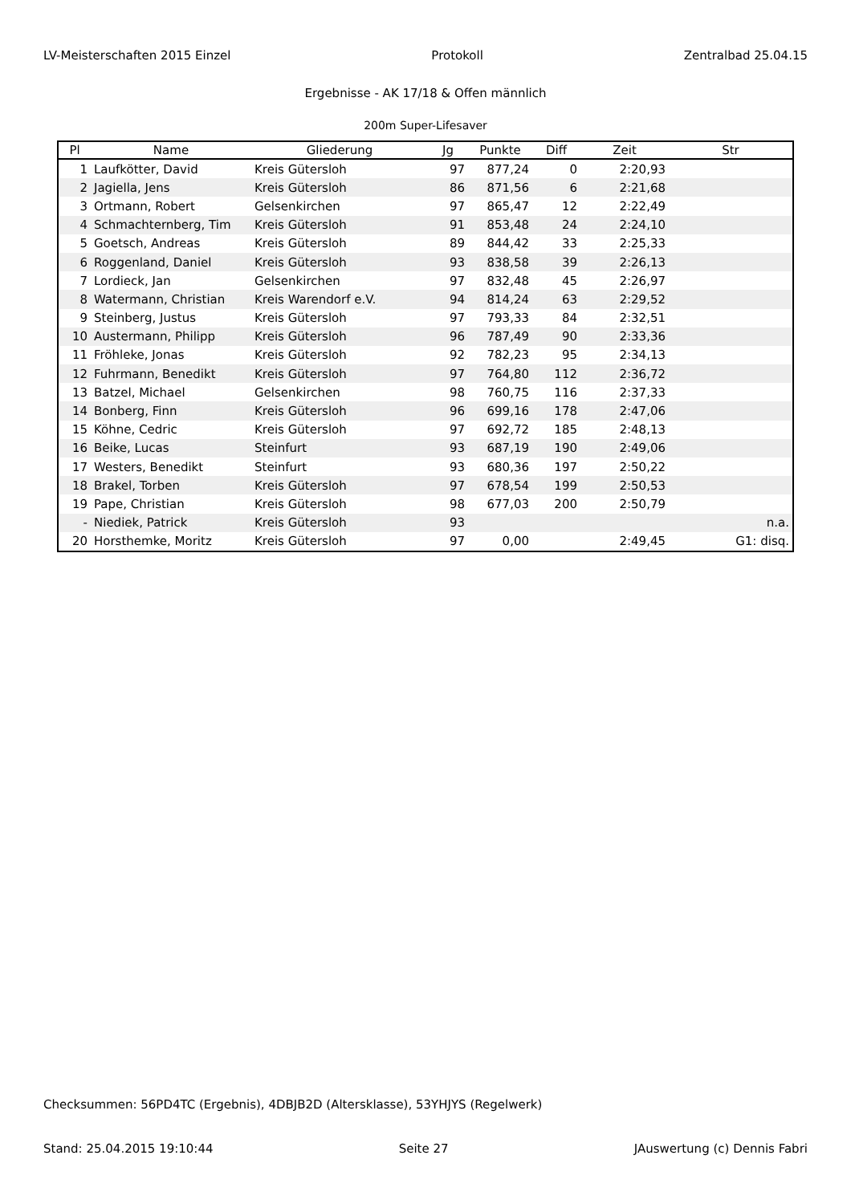LV-Meisterschaften 2015 Einzel Protokoll Zentralbad 25.04.15
Ergebnisse - AK 17/18 & Offen männlich
200m Super-Lifesaver
| Pl | Name | Gliederung | Jg | Punkte | Diff | Zeit | Str |
| --- | --- | --- | --- | --- | --- | --- | --- |
| 1 | Laufkötter, David | Kreis Gütersloh | 97 | 877,24 | 0 | 2:20,93 | |
| 2 | Jagiella, Jens | Kreis Gütersloh | 86 | 871,56 | 6 | 2:21,68 | |
| 3 | Ortmann, Robert | Gelsenkirchen | 97 | 865,47 | 12 | 2:22,49 | |
| 4 | Schmachternberg, Tim | Kreis Gütersloh | 91 | 853,48 | 24 | 2:24,10 | |
| 5 | Goetsch, Andreas | Kreis Gütersloh | 89 | 844,42 | 33 | 2:25,33 | |
| 6 | Roggenland, Daniel | Kreis Gütersloh | 93 | 838,58 | 39 | 2:26,13 | |
| 7 | Lordieck, Jan | Gelsenkirchen | 97 | 832,48 | 45 | 2:26,97 | |
| 8 | Watermann, Christian | Kreis Warendorf e.V. | 94 | 814,24 | 63 | 2:29,52 | |
| 9 | Steinberg, Justus | Kreis Gütersloh | 97 | 793,33 | 84 | 2:32,51 | |
| 10 | Austermann, Philipp | Kreis Gütersloh | 96 | 787,49 | 90 | 2:33,36 | |
| 11 | Fröhleke, Jonas | Kreis Gütersloh | 92 | 782,23 | 95 | 2:34,13 | |
| 12 | Fuhrmann, Benedikt | Kreis Gütersloh | 97 | 764,80 | 112 | 2:36,72 | |
| 13 | Batzel, Michael | Gelsenkirchen | 98 | 760,75 | 116 | 2:37,33 | |
| 14 | Bonberg, Finn | Kreis Gütersloh | 96 | 699,16 | 178 | 2:47,06 | |
| 15 | Köhne, Cedric | Kreis Gütersloh | 97 | 692,72 | 185 | 2:48,13 | |
| 16 | Beike, Lucas | Steinfurt | 93 | 687,19 | 190 | 2:49,06 | |
| 17 | Westers, Benedikt | Steinfurt | 93 | 680,36 | 197 | 2:50,22 | |
| 18 | Brakel, Torben | Kreis Gütersloh | 97 | 678,54 | 199 | 2:50,53 | |
| 19 | Pape, Christian | Kreis Gütersloh | 98 | 677,03 | 200 | 2:50,79 | |
| - | Niediek, Patrick | Kreis Gütersloh | 93 | | | | n.a. |
| 20 | Horsthemke, Moritz | Kreis Gütersloh | 97 | 0,00 | | 2:49,45 | G1: disq. |
Checksummen: 56PD4TC (Ergebnis), 4DBJB2D (Altersklasse), 53YHJYS (Regelwerk)
Stand: 25.04.2015 19:10:44 Seite 27 JAuswertung (c) Dennis Fabri